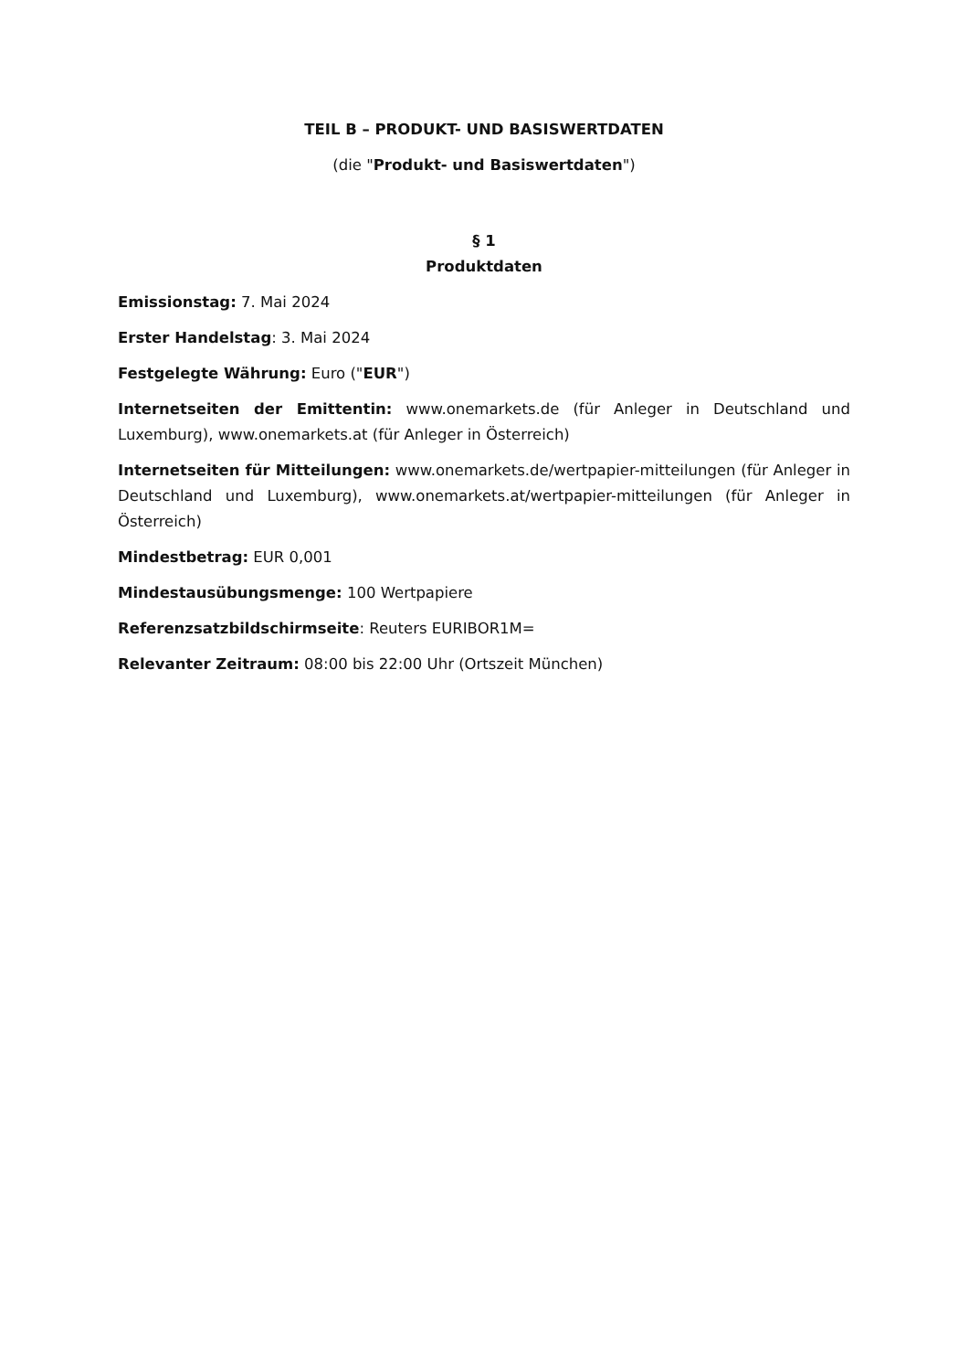TEIL B – PRODUKT- UND BASISWERTDATEN
(die "Produkt- und Basiswertdaten")
§ 1
Produktdaten
Emissionstag: 7. Mai 2024
Erster Handelstag: 3. Mai 2024
Festgelegte Währung: Euro ("EUR")
Internetseiten der Emittentin: www.onemarkets.de (für Anleger in Deutschland und Luxemburg), www.onemarkets.at (für Anleger in Österreich)
Internetseiten für Mitteilungen: www.onemarkets.de/wertpapier-mitteilungen (für Anleger in Deutschland und Luxemburg), www.onemarkets.at/wertpapier-mitteilungen (für Anleger in Österreich)
Mindestbetrag: EUR 0,001
Mindestausübungsmenge: 100 Wertpapiere
Referenzsatzbildschirmseite: Reuters EURIBOR1M=
Relevanter Zeitraum: 08:00 bis 22:00 Uhr (Ortszeit München)